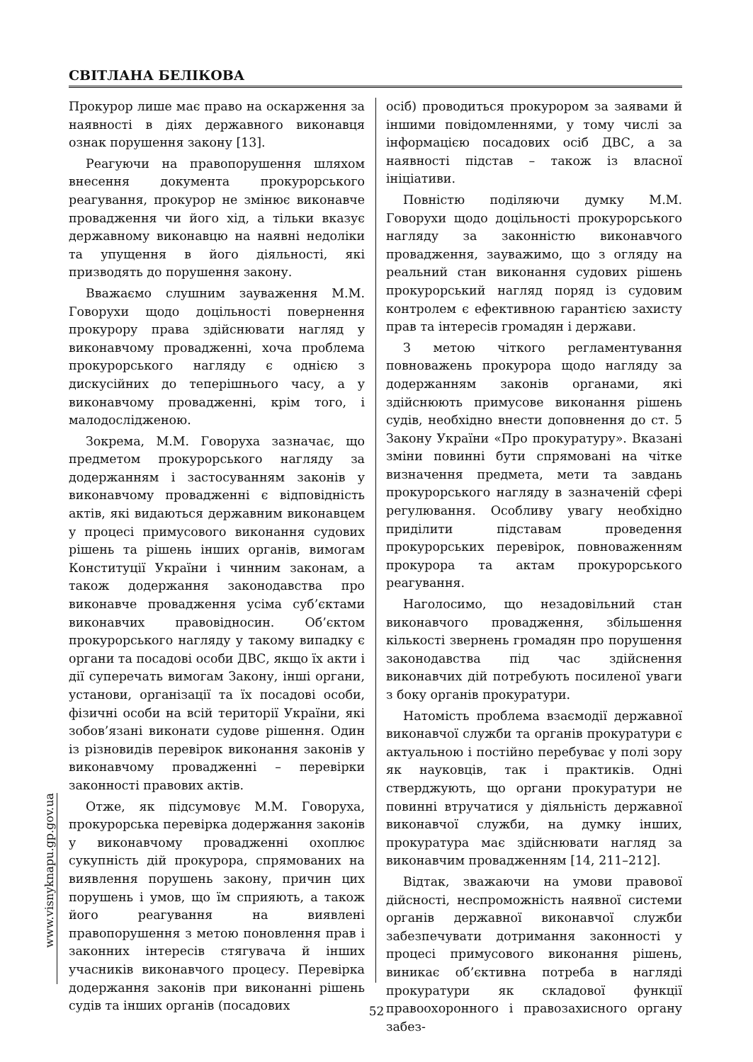СВІТЛАНА БЕЛІКОВА
www.visnyknapu.gp.gov.ua
Прокурор лише має право на оскарження за наявності в діях державного виконавця ознак порушення закону [13].
Реагуючи на правопорушення шляхом внесення документа прокурорського реагування, прокурор не змінює виконавче провадження чи його хід, а тільки вказує державному виконавцю на наявні недоліки та упущення в його діяльності, які призводять до порушення закону.
Вважаємо слушним зауваження М.М. Говорухи щодо доцільності повернення прокурору права здійснювати нагляд у виконавчому провадженні, хоча проблема прокурорського нагляду є однією з дискусійних до теперішнього часу, а у виконавчому провадженні, крім того, і малодослідженою.
Зокрема, М.М. Говоруха зазначає, що предметом прокурорського нагляду за додержанням і застосуванням законів у виконавчому провадженні є відповідність актів, які видаються державним виконавцем у процесі примусового виконання судових рішень та рішень інших органів, вимогам Конституції України і чинним законам, а також додержання законодавства про виконавче провадження усіма суб’єктами виконавчих правовідносин. Об’єктом прокурорського нагляду у такому випадку є органи та посадові особи ДВС, якщо їх акти і дії суперечать вимогам Закону, інші органи, установи, організації та їх посадові особи, фізичні особи на всій території України, які зобов’язані виконати судове рішення. Один із різновидів перевірок виконання законів у виконавчому провадженні – перевірки законності правових актів.
Отже, як підсумовує М.М. Говоруха, прокурорська перевірка додержання законів у виконавчому провадженні охоплює сукупність дій прокурора, спрямованих на виявлення порушень закону, причин цих порушень і умов, що їм сприяють, а також його реагування на виявлені правопорушення з метою поновлення прав і законних інтересів стягувача й інших учасників виконавчого процесу. Перевірка додержання законів при виконанні рішень судів та інших органів (посадових
осіб) проводиться прокурором за заявами й іншими повідомленнями, у тому числі за інформацією посадових осіб ДВС, а за наявності підстав – також із власної ініціативи.
Повністю поділяючи думку М.М. Говорухи щодо доцільності прокурорського нагляду за законністю виконавчого провадження, зауважимо, що з огляду на реальний стан виконання судових рішень прокурорський нагляд поряд із судовим контролем є ефективною гарантією захисту прав та інтересів громадян і держави.
З метою чіткого регламентування повноважень прокурора щодо нагляду за додержанням законів органами, які здійснюють примусове виконання рішень судів, необхідно внести доповнення до ст. 5 Закону України «Про прокуратуру». Вказані зміни повинні бути спрямовані на чітке визначення предмета, мети та завдань прокурорського нагляду в зазначеній сфері регулювання. Особливу увагу необхідно приділити підставам проведення прокурорських перевірок, повноваженням прокурора та актам прокурорського реагування.
Наголосимо, що незадовільний стан виконавчого провадження, збільшення кількості звернень громадян про порушення законодавства під час здійснення виконавчих дій потребують посиленої уваги з боку органів прокуратури.
Натомість проблема взаємодії державної виконавчої служби та органів прокуратури є актуальною і постійно перебуває у полі зору як науковців, так і практиків. Одні стверджують, що органи прокуратури не повинні втручатися у діяльність державної виконавчої служби, на думку інших, прокуратура має здійснювати нагляд за виконавчим провадженням [14, 211–212].
Відтак, зважаючи на умови правової дійсності, неспроможність наявної системи органів державної виконавчої служби забезпечувати дотримання законності у процесі примусового виконання рішень, виникає об’єктивна потреба в нагляді прокуратури як складової функції правоохоронного і правозахисного органу забез-
52